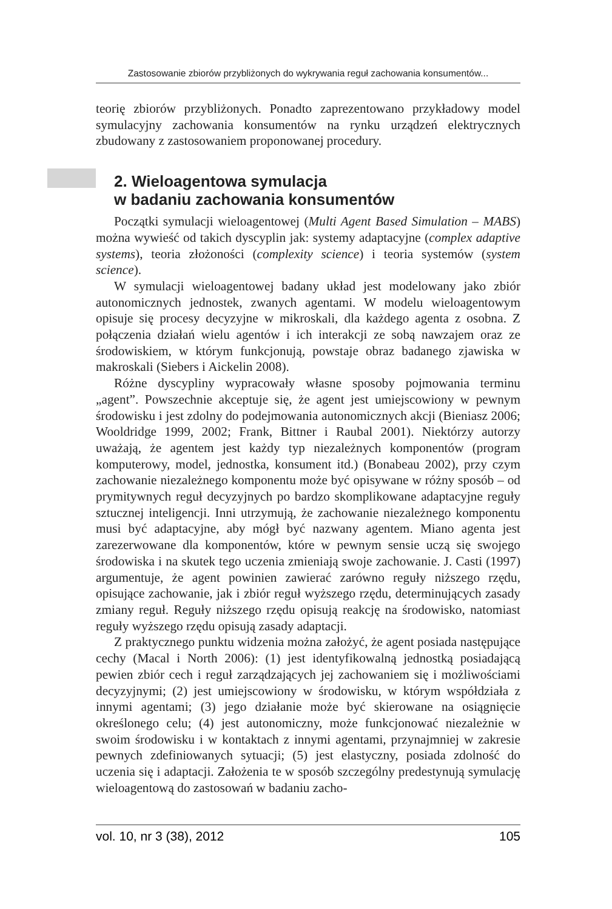Zastosowanie zbiorów przybliżonych do wykrywania reguł zachowania konsumentów...
teorię zbiorów przybliżonych. Ponadto zaprezentowano przykładowy model symulacyjny zachowania konsumentów na rynku urządzeń elektrycznych zbudowany z zastosowaniem proponowanej procedury.
2. Wieloagentowa symulacja
w badaniu zachowania konsumentów
Początki symulacji wieloagentowej (Multi Agent Based Simulation – MABS) można wywieść od takich dyscyplin jak: systemy adaptacyjne (complex adaptive systems), teoria złożoności (complexity science) i teoria systemów (system science).
W symulacji wieloagentowej badany układ jest modelowany jako zbiór autonomicznych jednostek, zwanych agentami. W modelu wieloagentowym opisuje się procesy decyzyjne w mikroskali, dla każdego agenta z osobna. Z połączenia działań wielu agentów i ich interakcji ze sobą nawzajem oraz ze środowiskiem, w którym funkcjonują, powstaje obraz badanego zjawiska w makroskali (Siebers i Aickelin 2008).
Różne dyscypliny wypracowały własne sposoby pojmowania terminu „agent”. Powszechnie akceptuje się, że agent jest umiejscowiony w pewnym środowisku i jest zdolny do podejmowania autonomicznych akcji (Bieniasz 2006; Wooldridge 1999, 2002; Frank, Bittner i Raubal 2001). Niektórzy autorzy uważają, że agentem jest każdy typ niezależnych komponentów (program komputerowy, model, jednostka, konsument itd.) (Bonabeau 2002), przy czym zachowanie niezależnego komponentu może być opisywane w różny sposób – od prymitywnych reguł decyzyjnych po bardzo skomplikowane adaptacyjne reguły sztucznej inteligencji. Inni utrzymują, że zachowanie niezależnego komponentu musi być adaptacyjne, aby mógł być nazwany agentem. Miano agenta jest zarezerwowane dla komponentów, które w pewnym sensie uczą się swojego środowiska i na skutek tego uczenia zmieniają swoje zachowanie. J. Casti (1997) argumentuje, że agent powinien zawierać zarówno reguły niższego rzędu, opisujące zachowanie, jak i zbiór reguł wyższego rzędu, determinujących zasady zmiany reguł. Reguły niższego rzędu opisują reakcję na środowisko, natomiast reguły wyższego rzędu opisują zasady adaptacji.
Z praktycznego punktu widzenia można założyć, że agent posiada następujące cechy (Macal i North 2006): (1) jest identyfikowalną jednostką posiadającą pewien zbiór cech i reguł zarządzających jej zachowaniem się i możliwościami decyzyjnymi; (2) jest umiejscowiony w środowisku, w którym współdziała z innymi agentami; (3) jego działanie może być skierowane na osiągnięcie określonego celu; (4) jest autonomiczny, może funkcjonować niezależnie w swoim środowisku i w kontaktach z innymi agentami, przynajmniej w zakresie pewnych zdefiniowanych sytuacji; (5) jest elastyczny, posiada zdolność do uczenia się i adaptacji. Założenia te w sposób szczególny predestynują symulację wieloagentową do zastosowań w badaniu zacho-
vol. 10, nr 3 (38), 2012 105